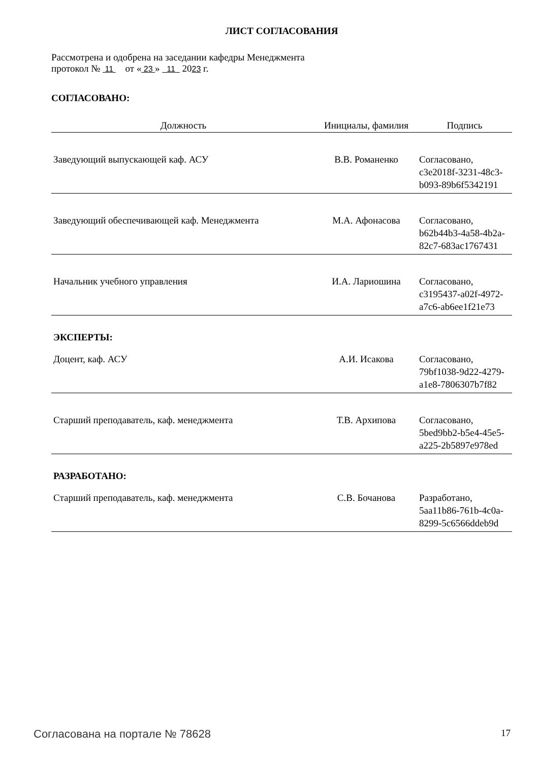ЛИСТ СОГЛАСОВАНИЯ
Рассмотрена и одобрена на заседании кафедры Менеджмента
протокол № 11 от « 23 » 11 2023 г.
СОГЛАСОВАНО:
| Должность | Инициалы, фамилия | Подпись |
| --- | --- | --- |
| Заведующий выпускающей каф. АСУ | В.В. Романенко | Согласовано, c3e2018f-3231-48c3- b093-89b6f5342191 |
| Заведующий обеспечивающей каф. Менеджмента | М.А. Афонасова | Согласовано, b62b44b3-4a58-4b2a- 82c7-683ac1767431 |
| Начальник учебного управления | И.А. Лариошина | Согласовано, c3195437-a02f-4972- a7c6-ab6ee1f21e73 |
| ЭКСПЕРТЫ: | | |
| Доцент, каф. АСУ | А.И. Исакова | Согласовано, 79bf1038-9d22-4279- a1e8-7806307b7f82 |
| Старший преподаватель, каф. менеджмента | Т.В. Архипова | Согласовано, 5bed9bb2-b5e4-45e5- a225-2b5897e978ed |
| РАЗРАБОТАНО: | | |
| Старший преподаватель, каф. менеджмента | С.В. Бочанова | Разработано, 5aa11b86-761b-4c0a- 8299-5c6566ddeb9d |
Согласована на портале № 78628 17